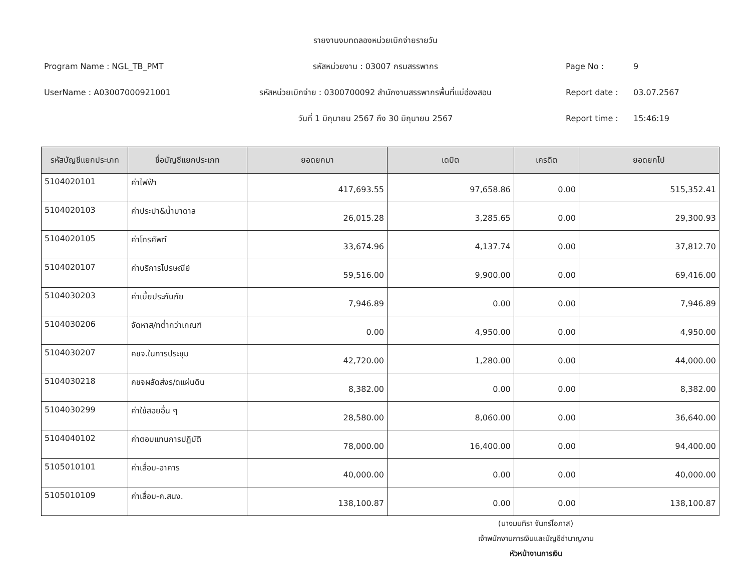รายงานงบทดลองหน่วยเบิกจ่ายรายวัน
Program Name : NGL_TB_PMT
รหัสหน่วยงาน : 03007 กรมสรรพากร
Page No : 9
UserName : A03007000921001
รหัสหน่วยเบิกจ่าย : 0300700092 สำนักงานสรรพากรพื้นที่แม่ฮ่องสอน
Report date : 03.07.2567
วันที่ 1 มิถุนายน 2567 ถึง 30 มิถุนายน 2567
Report time : 15:46:19
| รหัสบัญชีแยกประเภท | ชื่อบัญชีแยกประเภท | ยอดยกมา | เดบิต | เครดิต | ยอดยกไป |
| --- | --- | --- | --- | --- | --- |
| 5104020101 | ค่าไฟฟ้า | 417,693.55 | 97,658.86 | 0.00 | 515,352.41 |
| 5104020103 | ค่าประปา&น้ำบาดาล | 26,015.28 | 3,285.65 | 0.00 | 29,300.93 |
| 5104020105 | ค่าโทรศัพท์ | 33,674.96 | 4,137.74 | 0.00 | 37,812.70 |
| 5104020107 | ค่าบริการไปรษณีย์ | 59,516.00 | 9,900.00 | 0.00 | 69,416.00 |
| 5104030203 | ค่าเบี้ยประกันภัย | 7,946.89 | 0.00 | 0.00 | 7,946.89 |
| 5104030206 | จัดหาส/ทต่ำกว่าเกณฑ์ | 0.00 | 4,950.00 | 0.00 | 4,950.00 |
| 5104030207 | คชจ.ในการประชุม | 42,720.00 | 1,280.00 | 0.00 | 44,000.00 |
| 5104030218 | คชจผลัดส่งร/ดแผ่นดิน | 8,382.00 | 0.00 | 0.00 | 8,382.00 |
| 5104030299 | ค่าใช้สอยอื่น ๆ | 28,580.00 | 8,060.00 | 0.00 | 36,640.00 |
| 5104040102 | ค่าตอบแทนการปฏิบัติ | 78,000.00 | 16,400.00 | 0.00 | 94,400.00 |
| 5105010101 | ค่าเสื่อม-อาคาร | 40,000.00 | 0.00 | 0.00 | 40,000.00 |
| 5105010109 | ค่าเสื่อม-ค.สนง. | 138,100.87 | 0.00 | 0.00 | 138,100.87 |
(นางมนทิรา จันทร์โอภาส)
เจ้าพนักงานการเงินและบัญชีชำนาญงาน
หัวหน้างานการเงิน